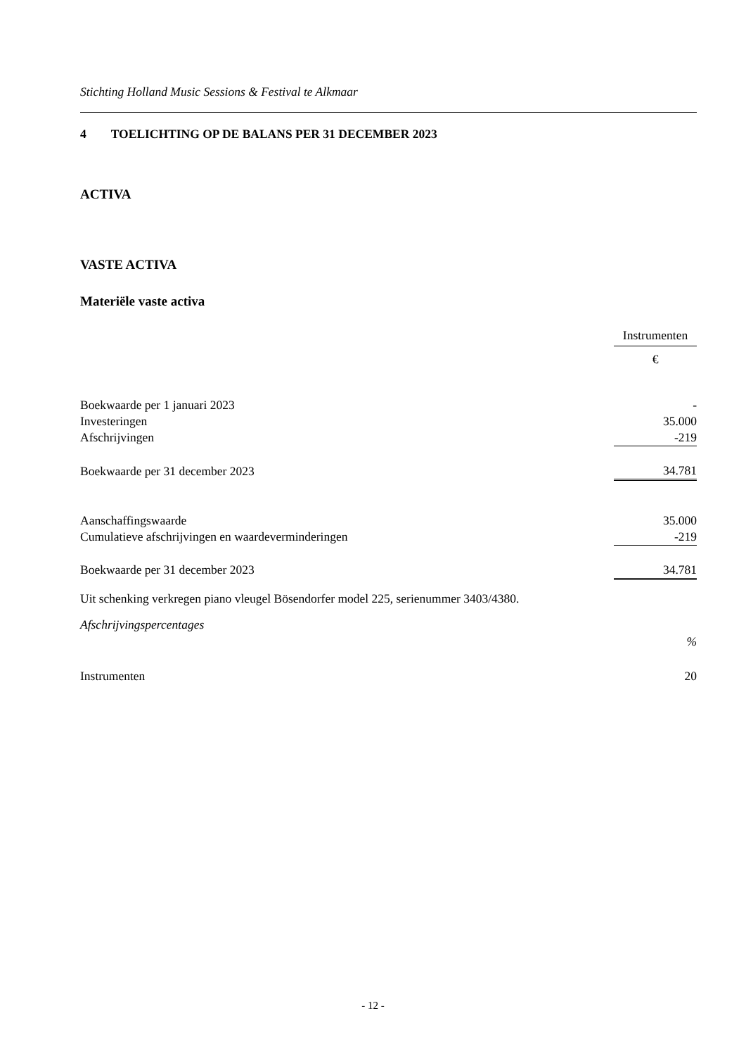Stichting Holland Music Sessions & Festival te Alkmaar
4 TOELICHTING OP DE BALANS PER 31 DECEMBER 2023
ACTIVA
VASTE ACTIVA
Materiële vaste activa
| | Instrumenten |
| | € |
| Boekwaarde per 1 januari 2023 | - |
| Investeringen | 35.000 |
| Afschrijvingen | -219 |
| Boekwaarde per 31 december 2023 | 34.781 |
| Aanschaffingswaarde | 35.000 |
| Cumulatieve afschrijvingen en waardeverminderingen | -219 |
| Boekwaarde per 31 december 2023 | 34.781 |
Uit schenking verkregen piano vleugel Bösendorfer model 225, serienummer 3403/4380.
Afschrijvingspercentages
| | % |
| Instrumenten | 20 |
- 12 -